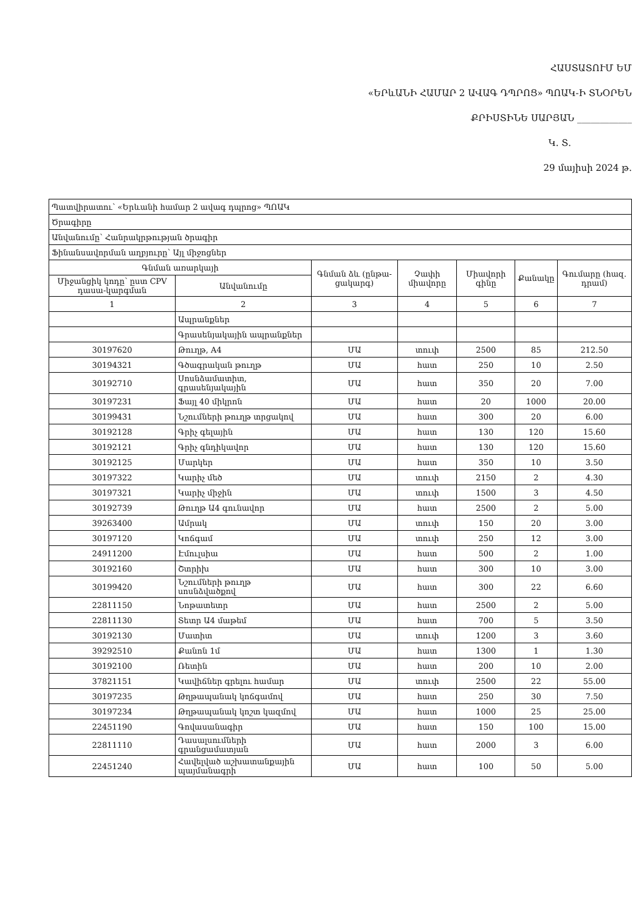ՀԱՍՏԱՏՈՒՄ ԵՄ
«ԵՐևԱՆԻ ՀԱՄԱՐ 2 ԱՎԱԳ ԴՊՐՈՑ» ՊՈԱԿ-Ի ՏՆՕՐԵՆ
ՔՐԻՍՏԻՆԵ ՍԱՐՅԱՆ ____________
Կ. Տ.
29 մայիսի 2024 թ.
| Պատվիրատու՝ «Երևանի համար 2 ավագ դպրոց» ՊՈԱԿ | | | | | | |
| Ծրագիրը | | | | | | |
| Անվանումը՝ Հանրակրթության ծրագիր | | | | | | |
| Ֆինանսավորման աղբյուրը՝ Այլ միջոցներ | | | | | | |
| Գնման առարկայի | | Գնման ձև (ընթա-ցակարգ) | Չափի միավորը | Միավորի գինը | Քանակը | Գումարը (հազ. դրամ) |
| Միջանցիկ կոդը՝ ըստ CPV դասա-կարգման | Անվանումը | | | | | |
| 1 | 2 | 3 | 4 | 5 | 6 | 7 |
| | Ապրանքներ | | | | | |
| | Գրասենյակային ապրանքներ | | | | | |
| 30197620 | Թուղթ, A4 | ՄԱ | տուփ | 2500 | 85 | 212.50 |
| 30194321 | Գծագրական թուղթ | ՄԱ | հատ | 250 | 10 | 2.50 |
| 30192710 | Սոսնձամատիտ, գրասենյակային | ՄԱ | հատ | 350 | 20 | 7.00 |
| 30197231 | Ֆայլ 40 միկրոն | ՄԱ | հատ | 20 | 1000 | 20.00 |
| 30199431 | Նշումների թուղթ տրցակով | ՄԱ | հատ | 300 | 20 | 6.00 |
| 30192128 | Գրիչ գելային | ՄԱ | հատ | 130 | 120 | 15.60 |
| 30192121 | Գրիչ գնդիկավոր | ՄԱ | հատ | 130 | 120 | 15.60 |
| 30192125 | Մարկեր | ՄԱ | հատ | 350 | 10 | 3.50 |
| 30197322 | Կարիչ մեծ | ՄԱ | տուփ | 2150 | 2 | 4.30 |
| 30197321 | Կարիչ միջին | ՄԱ | տուփ | 1500 | 3 | 4.50 |
| 30192739 | Թուղթ Ա4 գունավոր | ՄԱ | հատ | 2500 | 2 | 5.00 |
| 39263400 | Ամրակ | ՄԱ | տուփ | 150 | 20 | 3.00 |
| 30197120 | Կոճգամ | ՄԱ | տուփ | 250 | 12 | 3.00 |
| 24911200 | Էմուլսիա | ՄԱ | հատ | 500 | 2 | 1.00 |
| 30192160 | Շտրիխ | ՄԱ | հատ | 300 | 10 | 3.00 |
| 30199420 | Նշումների թուղթ սոսնձվածքով | ՄԱ | հատ | 300 | 22 | 6.60 |
| 22811150 | Նոթատետր | ՄԱ | հատ | 2500 | 2 | 5.00 |
| 22811130 | Տետր Ա4 մաթեմ | ՄԱ | հատ | 700 | 5 | 3.50 |
| 30192130 | Մատիտ | ՄԱ | տուփ | 1200 | 3 | 3.60 |
| 39292510 | Քանոն 1մ | ՄԱ | հատ | 1300 | 1 | 1.30 |
| 30192100 | Ռետին | ՄԱ | հատ | 200 | 10 | 2.00 |
| 37821151 | Կավիճներ գրելու համար | ՄԱ | տուփ | 2500 | 22 | 55.00 |
| 30197235 | Թղթապանակ կոճգամով | ՄԱ | հատ | 250 | 30 | 7.50 |
| 30197234 | Թղթապանակ կոշտ կազմով | ՄԱ | հատ | 1000 | 25 | 25.00 |
| 22451190 | Գովասանագիր | ՄԱ | հատ | 150 | 100 | 15.00 |
| 22811110 | Դասալսումների գրանցամատյան | ՄԱ | հատ | 2000 | 3 | 6.00 |
| 22451240 | Հավելված աշխատանքային պայմանագրի | ՄԱ | հատ | 100 | 50 | 5.00 |